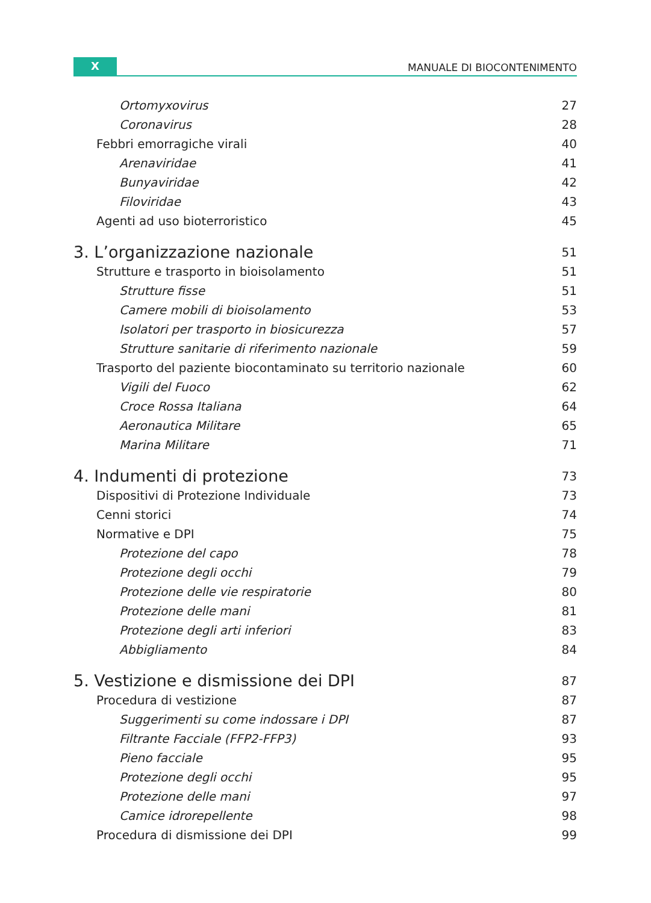X
MANUALE DI BIOCONTENIMENTO
Ortomyxovirus 27
Coronavirus 28
Febbri emorragiche virali 40
Arenaviridae 41
Bunyaviridae 42
Filoviridae 43
Agenti ad uso bioterroristico 45
3. L’organizzazione nazionale 51
Strutture e trasporto in bioisolamento 51
Strutture fisse 51
Camere mobili di bioisolamento 53
Isolatori per trasporto in biosicurezza 57
Strutture sanitarie di riferimento nazionale 59
Trasporto del paziente biocontaminato su territorio nazionale 60
Vigili del Fuoco 62
Croce Rossa Italiana 64
Aeronautica Militare 65
Marina Militare 71
4. Indumenti di protezione 73
Dispositivi di Protezione Individuale 73
Cenni storici 74
Normative e DPI 75
Protezione del capo 78
Protezione degli occhi 79
Protezione delle vie respiratorie 80
Protezione delle mani 81
Protezione degli arti inferiori 83
Abbigliamento 84
5. Vestizione e dismissione dei DPI 87
Procedura di vestizione 87
Suggerimenti su come indossare i DPI 87
Filtrante Facciale (FFP2-FFP3) 93
Pieno facciale 95
Protezione degli occhi 95
Protezione delle mani 97
Camice idrorepellente 98
Procedura di dismissione dei DPI 99